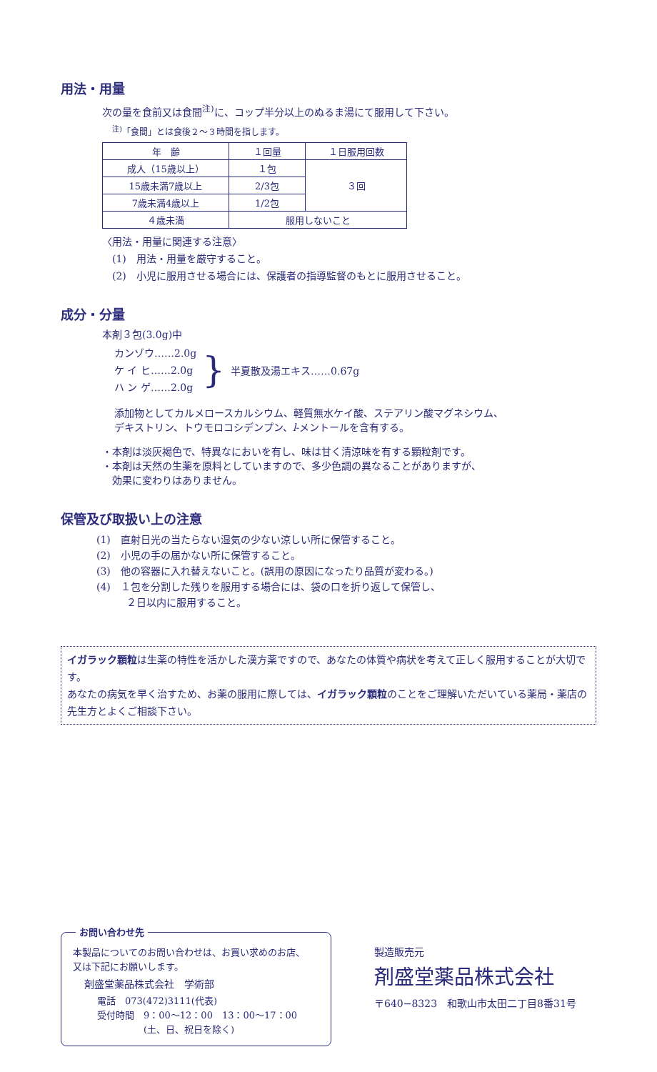用法・用量
次の量を食前又は食間<sup>注)</sup>に、コップ半分以上のぬるま湯にて服用して下さい。
<sup>注)</sup>「食間」とは食後２～３時間を指します。
| 年 齢 | １回量 | １日服用回数 |
| 成人（15歳以上） | １包 | ３回 |
| 15歳未満7歳以上 | 2/3包 | |
| 7歳未満4歳以上 | 1/2包 | |
| ４歳未満 | 服用しないこと | |
〈用法・用量に関連する注意〉
　(1)　用法・用量を厳守すること。
　(2)　小児に服用させる場合には、保護者の指導監督のもとに服用させること。
成分・分量
本剤３包(3.0g)中
カンゾウ……2.0g
ケ イ ヒ……2.0g
ハ ン ゲ……2.0g
}
半夏散及湯エキス……0.67g
添加物としてカルメロースカルシウム、軽質無水ケイ酸、ステアリン酸マグネシウム、
デキストリン、トウモロコシデンプン、l-メントールを含有する。
・本剤は淡灰褐色で、特異なにおいを有し、味は甘く清涼味を有する顆粒剤です。
・本剤は天然の生薬を原料としていますので、多少色調の異なることがありますが、
　効果に変わりはありません。
保管及び取扱い上の注意
(1)　直射日光の当たらない湿気の少ない涼しい所に保管すること。
(2)　小児の手の届かない所に保管すること。
(3)　他の容器に入れ替えないこと。(誤用の原因になったり品質が変わる。)
(4)　１包を分割した残りを服用する場合には、袋の口を折り返して保管し、
　　　２日以内に服用すること。
イガラック顆粒は生薬の特性を活かした漢方薬ですので、あなたの体質や病状を考えて正しく服用することが大切です。
あなたの病気を早く治すため、お薬の服用に際しては、イガラック顆粒のことをご理解いただいている薬局・薬店の先生方とよくご相談下さい。
お問い合わせ先
本製品についてのお問い合わせは、お買い求めのお店、
又は下記にお願いします。
剤盛堂薬品株式会社　学術部
電話　073(472)3111(代表)
受付時間　9：00～12：00　13：00～17：00
　　　　　(土、日、祝日を除く)
製造販売元
剤盛堂薬品株式会社
〒640−8323　和歌山市太田二丁目8番31号